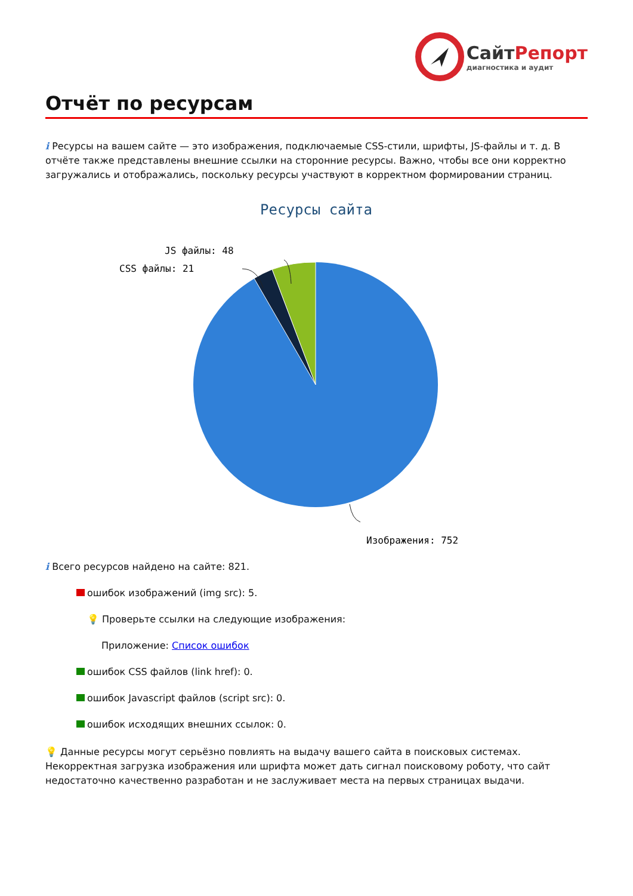СайтРепорт
диагностика и аудит
Отчёт по ресурсам
i Ресурсы на вашем сайте — это изображения, подключаемые CSS-стили, шрифты, JS-файлы и т. д. В отчёте также представлены внешние ссылки на сторонние ресурсы. Важно, чтобы все они корректно загружались и отображались, поскольку ресурсы участвуют в корректном формировании страниц.
Ресурсы сайта
JS файлы: 48
CSS файлы: 21
Изображения: 752
i Всего ресурсов найдено на сайте: 821.
ошибок изображений (img src): 5.
💡 Проверьте ссылки на следующие изображения:
Приложение: Список ошибок
ошибок CSS файлов (link href): 0.
ошибок Javascript файлов (script src): 0.
ошибок исходящих внешних ссылок: 0.
💡 Данные ресурсы могут серьёзно повлиять на выдачу вашего сайта в поисковых системах. Некорректная загрузка изображения или шрифта может дать сигнал поисковому роботу, что сайт недостаточно качественно разработан и не заслуживает места на первых страницах выдачи.